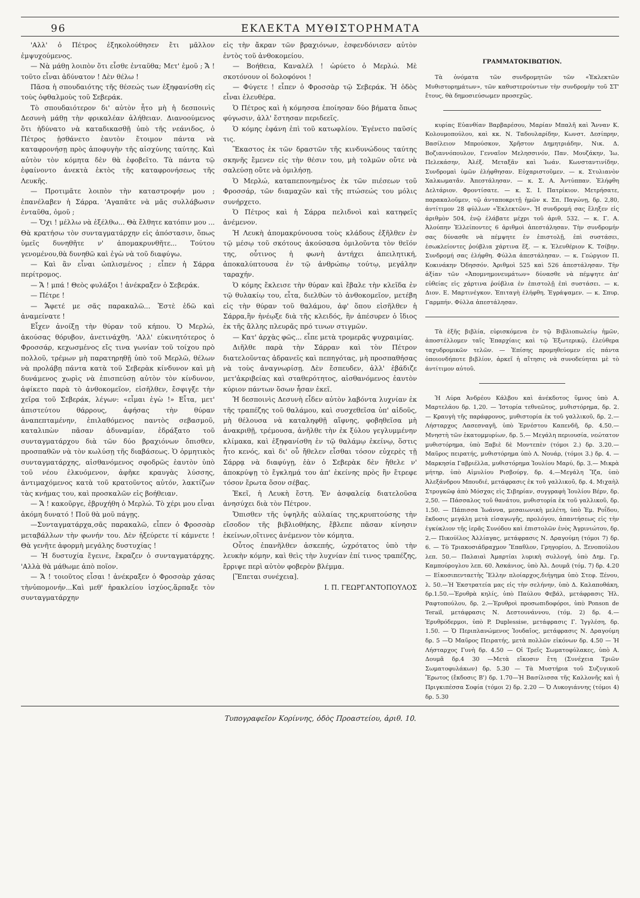96 ΕΚΛΕΚΤΑ ΜΥΘΙΣΤΟΡΗΜΑΤΑ
'Αλλ' ὁ Πέτρος ἐξηκολούθησεν ἔτι μᾶλλον ἐμψυχούμενος.
— Νὰ μάθῃ λοιπὸν ὅτι εἶσθε ἐνταῦθα; Μετ' ἐμοῦ ; Ἄ ! τοῦτο εἶναι ἀδύνατον ! Δὲν θέλω !
Πᾶσα ἡ σπουδαιότης τῆς θέσεώς των ἐξηφανίσθη εἰς τοὺς ὀφθαλμοὺς τοῦ Σεβεράκ.
Τὸ σπουδαιότερον δι' αὐτὸν ἦτο μὴ ἡ δεσποινὶς Δεσυνὴ μάθῃ τὴν φρικαλέαν ἀλήθειαν. Διανοούμενος ὅτι ἠδύνατο νὰ καταδικασθῇ ὑπὸ τῆς νεάνιδος, ὁ Πέτρος ᾐσθάνετο ἑαυτὸν ἕτοιμον πάντα νὰ καταφρονήσῃ πρὸς ἀποφυγὴν τῆς αἰσχύνης ταύτης. Καὶ αὐτὸν τὸν κόμητα δὲν θὰ ἐφοβεῖτο. Τὰ πάντα τῷ ἐφαίνοντο ἀνεκτὰ ἐκτὸς τῆς καταφρονήσεως τῆς Λευκῆς.
— Προτιμᾶτε λοιπὸν τὴν καταστροφήν μου ; ἐπανέλαβεν ἡ Σάρρα. 'Αγαπᾶτε νὰ μᾶς συλλάβωσιν ἐνταῦθα, ὁμοῦ ;
— Ὄχι ! μέλλω νὰ ἐξέλθω... Θὰ ἔλθητε κατόπιν μου ... Θὰ κρατήσω τὸν συνταγματάρχην εἰς ἀπόστασιν, ὅπως ὑμεῖς δυνηθῆτε ν' ἀπομακρυνθῆτε... Τούτου γενομένου,θὰ δυνηθῶ καὶ ἐγὼ νὰ τοῦ διαφύγω.
— Καὶ ἂν εἶναι ὡπλισμένος ; εἶπεν ἡ Σάρρα περίτρομος.
— Ἄ ! μπά ! Θεὸς φυλάξοι ! ἀνέκραξεν ὁ Σεβεράκ.
— Πέτρε !
— Ἄφετέ με σᾶς παρακαλῶ... Ἐστὲ ἐδῶ καὶ ἀναμείνατε !
Εἶχεν ἀνοίξῃ τὴν θύραν τοῦ κήπου. Ὁ Μερλώ, ἀκούσας θόρυβον, ἀνετινάχθη. 'Αλλ' εὐκινητότερος ὁ Φροσσάρ, κεχωσμένος εἴς τινα γωνίαν τοῦ τοίχου πρὸ πολλοῦ, τρέμων μὴ παρατηρηθῇ ὑπὸ τοῦ Μερλῶ, θέλων νὰ προλάβῃ πάντα κατὰ τοῦ Σεβερὰκ κίνδυνον καὶ μὴ δυνάμενος χωρὶς νὰ ἐπισπεύσῃ αὐτὸν τὸν κίνδυνον, ἀφίκετο παρὰ τὸ ἀνθοκομεῖον, εἰσῆλθεν, ἔσφιγξε τὴν χεῖρα τοῦ Σεβεράκ, λέγων: «εἶμαι ἐγὼ !» Εἶτα, μετ' ἀπιστεύτου θάρρους, ἀφήσας τὴν θύραν ἀναπεπταμένην, ἐπιλαθόμενος παντὸς σεβασμοῦ, καταλιπὼν πᾶσαν ἀδυναμίαν, ἐδράξατο τοῦ συνταγματάρχου διὰ τῶν δύο βραχιόνων ὄπισθεν, προσπαθῶν νὰ τὸν κωλύσῃ τῆς διαβάσεως. Ὁ ὁρμητικὸς συνταγματάρχης, αἰσθανόμενος σφοδρῶς ἑαυτὸν ὑπὸ τοῦ νέου ἑλκυόμενον, ἀφῆκε κραυγὰς λύσσης, ἀντιμαχόμενος κατὰ τοῦ κρατοῦντος αὐτόν, λακτίζων τὰς κνήμας του, καὶ προσκαλῶν εἰς βοήθειαν.
— Ἄ ! κακοῦργε, ἐβρυχήθη ὁ Μερλώ. Τὸ χέρι μου εἶναι ἀκόμη δυνατό ! Ποῦ θὰ μοῦ πάγῃς.
—Συνταγματάρχα,σᾶς παρακαλῶ, εἶπεν ὁ Φροσσὰρ μεταβάλλων τὴν φωνήν του. Δὲν ἠξεύρετε τί κάμνετε ! Θὰ γενῆτε ἀφορμὴ μεγάλης δυστυχίας !
— Ἡ δυστυχία ἔγεινε, ἔκραζεν ὁ συνταγματάρχης. 'Αλλὰ θὰ μάθωμε ἀπὸ ποῖον.
— Ἄ ! τοιοῦτος εἶσαι ! ἀνέκραξεν ὁ Φροσσὰρ χάσας τὴνὑπομονήν...Καὶ μεθ' ἡρακλείου ἰσχύος,ἅρπαξε τὸν συνταγματάρχην
εἰς τὴν ἄκραν τῶν βραχιόνων, ἐσφενδόνισεν αὐτὸν ἐντὸς τοῦ ἀνθοκομείου.
— Βοήθεια, Καναλέλ ! ὠρύετο ὁ Μερλώ. Μὲ σκοτόνουν οἱ δολοφόνοι !
— Φύγετε ! εἶπεν ὁ Φροσσὰρ τῷ Σεβεράκ. Ἡ ὁδὸς εἶναι ἐλευθέρα.
Ὁ Πέτρος καὶ ἡ κόμησσα ἐποίησαν δύο βήματα ὅπως φύγωσιν, ἀλλ' ἔστησαν περιδεεῖς.
Ὁ κόμης ἐφάνη ἐπὶ τοῦ κατωφλίου. Ἐγένετο παῦσίς τις.
Ἕκαστος ἐκ τῶν δραστῶν τῆς κινδυνώδους ταύτης σκηνῆς ἔμενεν εἰς τὴν θέσιν του, μὴ τολμῶν οὔτε νὰ σαλεύσῃ οὔτε νὰ ὁμιλήσῃ.
Ὁ Μερλώ, καταπεπονημένος ἐκ τῶν πιέσεων τοῦ Φροσσάρ, τῶν διαμαχῶν καὶ τῆς πτώσεώς του μόλις συνήρχετο.
Ὁ Πέτρος καὶ ἡ Σάρρα πελιδνοὶ καὶ κατηφεῖς ἀνέμενον.
Ἡ Λευκὴ ἀπομακρύνουσα τοὺς κλάδους ἐξῆλθεν ἐν τῷ μέσῳ τοῦ σκότους ἀκούσασα ὁμιλοῦντα τὸν θεῖόν της, οὗτινος ἡ φωνὴ ἀντήχει ἀπειλητική, ἀποκαλύπτουσα ἐν τῷ ἀνθρώπῳ τούτῳ, μεγάλην ταραχήν.
Ὁ κόμης ἔκλεισε τὴν θύραν καὶ ἔβαλε τὴν κλεῖδα ἐν τῷ θυλακίῳ του, εἶτα, διελθὼν τὸ ἀνθοκομεῖον, μετέβη εἰς τὴν θύραν τοῦ θαλάμου, ἀφ' ὅπου εἰσῆλθεν ἡ Σάρρα,ἣν ἠνέῳξε διὰ τῆς κλειδός, ἣν ἀπέσυρεν ὁ ἴδιος ἐκ τῆς ἄλλης πλευρᾶς πρό τινων στιγμῶν.
— Κατ' ἀρχὰς φῶς... εἶπε μετὰ τρομερᾶς ψυχραιμίας.
Διῆλθε παρὰ τὴν Σάρραν καὶ τὸν Πέτρον διατελοῦντας ἀδρανεῖς καὶ πεπηγότας, μὴ προσπαθήσας νὰ τοὺς ἀναγνωρίσῃ. Δὲν ἔσπευδεν, ἀλλ' ἐβάδιζε μετ'ἀκριβείας καὶ σταθερότητος, αἰσθανόμενος ἑαυτὸν κύριον πάντων ὅσων ἦσαν ἐκεῖ.
Ἡ δεσποινὶς Δεσυνὴ εἶδεν αὐτὸν λαβόντα λυχνίαν ἐκ τῆς τραπέζης τοῦ θαλάμου, καὶ συσχεθεῖσα ὑπ' αἰδοῦς, μὴ θέλουσα νὰ καταληφθῇ αἴφνης, φοβηθεῖσα μὴ ἀνακριθῇ, τρέμουσα, ἀνῆλθε τὴν ἐκ ξύλου γεγλυμμένην κλίμακα, καὶ ἐξηφανίσθη ἐν τῷ θαλάμῳ ἐκείνῳ, ὅστις ἦτο κενός, καὶ δι' οὗ ἤθελεν εἶσθαι τόσον εὐχερὲς τῇ Σάρρᾳ νὰ διαφύγῃ, ἐὰν ὁ Σεβερὰκ δὲν ἤθελε ν' ἀποκρύψῃ τὸ ἔγκλημά του ἀπ' ἐκείνης πρὸς ἣν ἔτρεφε τόσον ἔρωτα ὅσον σέβας.
Ἐκεῖ, ἡ Λευκὴ ἔστη. Ἐν ἀσφαλείᾳ διατελοῦσα ἀνησύχει διὰ τὸν Πέτρον.
Ὄπισθεν τῆς ὑψηλῆς αὐλαίας της,κρυπτούσης τὴν εἴσοδον τῆς βιβλιοθήκης, ἔβλεπε πᾶσαν κίνησιν ἐκείνων,οἵτινες ἀνέμενον τὸν κόμητα.
Οὗτος ἐπανῆλθεν ἀσκεπής, ὠχρότατος ὑπὸ τὴν λευκὴν κόμην, καὶ θεὶς τὴν λυχνίαν ἐπί τινος τραπέζης, ἔρριψε περὶ αὐτὸν φοβερὸν βλέμμα.
[Ἕπεται συνέχεια].
Ι. Π. ΓΕΩΡΓΑΝΤΟΠΟΥΛΟΣ
ΓΡΑΜΜΑΤΟΚΙΒΩΤΙΟΝ.
Τὰ ὀνόματα τῶν συνδρομητῶν τῶν «Ἐκλεκτῶν Μυθιστορημάτων», τῶν καθυστερούντων τὴν συνδρομὴν τοῦ ΣΤ' ἔτους, θὰ δημοσιεύσωμεν προσεχῶς.
κυρίας Εὐανθίαν Βαρβαρέσου, Μαρίαν Μπαλῆ καὶ Ἄνναν Κ. Κολουμοπούλου, καὶ κκ. Ν. Ταδουλαρίδην, Κωνστ. Δεσίπρην, Βασίλειον Μπρούσκον, Χρῆστον Δημητριάδην, Νικ. Δ. Βοζιαννόπουλον, Γενναῖον Μελησσινόν, Παν. Μουζάκην, Ἰω. Πελεκάσην, Ἀλέξ. Μεταξᾶν καὶ Ἰωάν. Κωνσταντινίδην. Συνδρομαὶ ὑμῶν ἐλήφθησαν. Εὐχαριστοῦμεν. — κ. Στυλιανὸν Χαλκωματᾶν. Ἀπεστάλησαν. — κ. Σ. Α. Ἀντύππαν. Ἐλήφθη Δελτάριον. Φροντίσατε. — κ. Σ. Ι. Πατρίκιον. Μετρήσατε, παρακαλοῦμεν, τῷ ἀνταποκριτῇ ἡμῶν κ. Σπ. Παγώνῃ, δρ. 2,80, ἀντίτιμον 28 φύλλων «Ἐκλεκτῶν». Ἡ συνδρομή σας ἔληξεν εἰς ἀριθμὸν 504, ἐνῷ ἐλάβατε μέχρι τοῦ ἀριθ. 532. — κ. Γ. Α. Ἀλούπην Ἐλλείποντες 6 ἀριθμοὶ ἀπεστάλησαν. Τὴν συνδρομήν σας δύνασθε νὰ πέμψητε ἐν ἐπιστολῇ, ἐπὶ συστάσει, ἐσωκλείοντες ῥούβλια χάρτινα ἕξ. — κ. Ἐλευθέριον Κ. Τσίβην. Συνδρομή σας ἐλήφθη. Φύλλα ἀπεστάλησαν. — κ. Γεώργιον Π. Κοκινάκην Ὀδησσόν. Ἀριθμοὶ 525 καὶ 526 ἀπεστάλησαν. Τὴν ἀξίαν τῶν «Ἀπομνημονευμάτων» δύνασθε νὰ πέμψητε ἀπ' εὐθείας εἰς χάρτινα ῥούβλια ἐν ἐπιστολῇ ἐπὶ συστάσει. — κ. Διον. Ε. Μαρτινέγκον. Ἐπιταγὴ ἐλήφθη. Ἐγράψαμεν. — κ. Σπυρ. Γαρμπήν. Φύλλα ἀπεστάλησαν.
Τὰ ἑξῆς βιβλία, εὑρισκόμενα ἐν τῷ Βιβλιοπωλείῳ ἡμῶν, ἀποστέλλομεν ταῖς Ἐπαρχίαις καὶ τῷ Ἐξωτερικῷ, ἐλεύθερα ταχυδρομικῶν τελῶν. — Ἐπίσης προμηθεύομεν εἰς πάντα ὁποιονδήποτε βιβλίον, ἀρκεῖ ἡ αἴτησις νὰ συνοδεύηται μὲ τὸ ἀντίτιμον αὐτοῦ.
Ἡ Λύρα Ἀνδρέου Κάλβου καὶ ἀνέκδοτος ὕμνος ὑπὸ Α. Μαρτελάου δρ. 1,20. — Ἱστορία τεθνεῶτος, μυθιστόρημα, δρ. 2. — Κραυγὴ τῆς παράφρονος, μυθιστορία ἐκ τοῦ γαλλικοῦ, δρ. 2.—Λήσταρχος Λασεσναγῆ, ὑπὸ Ἐρνέστου Καπενδῆ, δρ. 4.50.—Μνηστὴ τῶν ἑκατομμυρίων, δρ. 5.— Μεγάλη περιουσία, νεώτατον μυθιστόρημα, ὑπὸ Ξαβιὲ δὲ Μοντεπὲν (τόμοι 2.) δρ. 3.20.—Μαῦρος πειρατής, μυθιστόρημα ὑπὸ Λ. Νουάρ, (τόμοι 3.) δρ. 4. — Μαρκησία Γαβριέλλα, μυθιστόρημα Ἰουλίου Μαρύ, δρ. 3.— Μικρὰ μήτηρ, ὑπὸ Αἰμυλίου Ρισβούργ, δρ. 4.—Μεγάλη Ἴζα, ὑπὸ Ἀλεξάνδρου Μπουδιέ, μετάφρασις ἐκ τοῦ γαλλικοῦ, δρ. 4. Μιχαὴλ Στρογκῶφ ἀπὸ Μόσχας εἰς Σιβηρίαν, συγγραφὴ Ἰουλίου Βέρν, δρ. 2,50. — Πάσσαλος τοῦ θανάτου, μυθιστορία ἐκ τοῦ γαλλικοῦ, δρ. 1.50. — Πάπισσα Ἰωάννα, μεσαιωνικὴ μελέτη, ὑπὸ Ἐμ. Ροΐδου, ἔκδοσις μεγάλη μετὰ εἰσαγωγῆς, προλόγου, ἀπαντήσεως εἰς τὴν ἐγκύκλιον τῆς ἱερᾶς Συνόδου καὶ ἐπιστολῶν ἑνὸς Ἀγρινιώτου, δρ. 2.— Πικούϊλος Ἀλλίαγας, μετάφρασις Ν. Δραγούμη (τόμοι 7) δρ. 6. — Τὸ Τριακοσιάδραχμον Ἔπαθλον, Γρηγορίου, Δ. Ξενοπούλου λεπ. 50.— Παλαιαὶ Ἁμαρτίαι λυρικὴ συλλογή, ὑπὸ Δημ. Γρ. Καμπούρογλου λεπ. 60. Ἀσκάνιος, ὑπὸ Ἀλ. Δουμᾶ (τόμ. 7) δρ. 4.20 — Εἰκοσιπενταετὴς Ἕλλην πλοίαρχος,διήγημα ὑπὸ Στεφ. Ξένου, λ. 50.—Ἡ Ἐκστρατεία μας εἰς τὴν σελήνην, ὑπὸ Δ. Καλαποθάκη, δρ.1.50.—Ἐρυθρὰ κηλίς, ὑπὸ Παύλου Φεβάλ, μετάφρασις Ἠλ. Ραφτοπούλου, δρ. 2.—Ἐρυθροὶ προσωπιδοφόροι, ὑπὸ Ponson de Terail, μετάφρασις Ν. Δεστουνάννου, (τόμ. 2) δρ. 4.—Ἐρυθρόδερμοι, ὑπὸ P. Duplessise, μετάφρασις Γ. Ἰγγλέση, δρ. 1.50. — Ὁ Περιπλανώμενος Ἰουδαῖος, μετάφρασις Ν. Δραγούμη δρ. 5 —Ὁ Μαῦρος Πειρατής, μετὰ πολλῶν εἰκόνων δρ. 4.50 — Ἡ Λήσταρχος Γυνὴ δρ. 4.50 — Οἱ Τρεῖς Σωματοφύλακες, ὑπὸ Α. Δουμᾶ δρ.4 30 —Μετὰ εἴκοσιν ἔτη (Συνέχεια Τριῶν Σωματοφυλάκων) δρ. 5.30 — Τὰ Μυστήρια τοῦ Συζυγικοῦ Ἔρωτος (ἔκδοσις Β') δρ. 1.70—Ἡ Βασίλισσα τῆς Καλλονῆς καὶ ἡ Πριγκιπέσσα Σοφία (τόμοι 2) δρ. 2.20 — Ὁ Λυκογιάννης (τόμοι 4) δρ. 5.30
Τυπογραφεῖον Κορίννης, ὁδὸς Προαστείου, ἀριθ. 10.